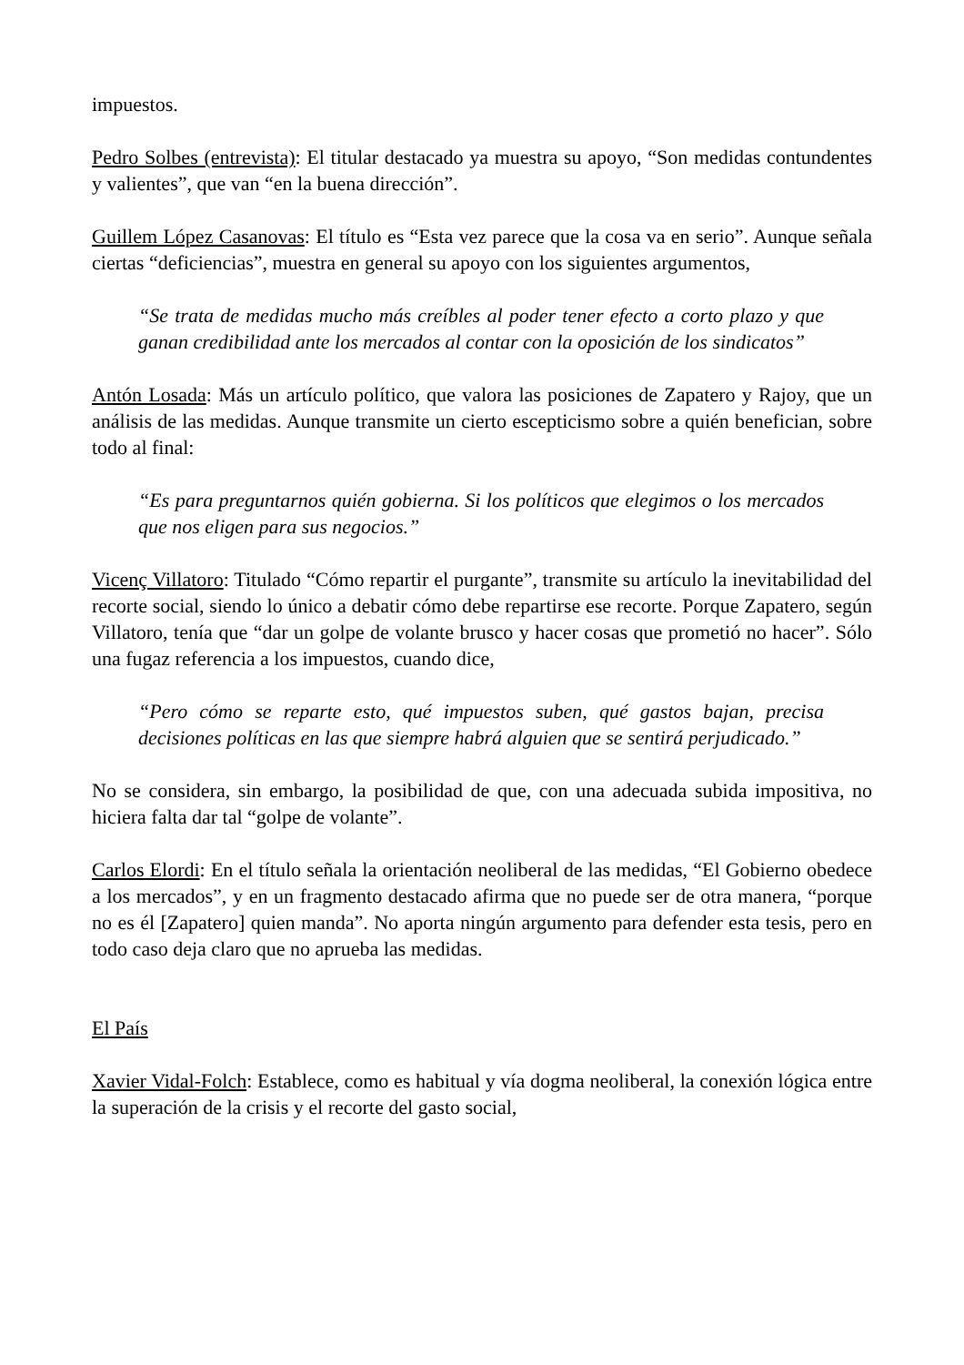impuestos.
Pedro Solbes (entrevista): El titular destacado ya muestra su apoyo, “Son medidas contundentes y valientes”, que van “en la buena dirección”.
Guillem López Casanovas: El título es “Esta vez parece que la cosa va en serio”. Aunque señala ciertas “deficiencias”, muestra en general su apoyo con los siguientes argumentos,
“Se trata de medidas mucho más creíbles al poder tener efecto a corto plazo y que ganan credibilidad ante los mercados al contar con la oposición de los sindicatos”
Antón Losada: Más un artículo político, que valora las posiciones de Zapatero y Rajoy, que un análisis de las medidas. Aunque transmite un cierto escepticismo sobre a quién benefician, sobre todo al final:
“Es para preguntarnos quién gobierna. Si los políticos que elegimos o los mercados que nos eligen para sus negocios.”
Vicenç Villatoro: Titulado “Cómo repartir el purgante”, transmite su artículo la inevitabilidad del recorte social, siendo lo único a debatir cómo debe repartirse ese recorte. Porque Zapatero, según Villatoro, tenía que “dar un golpe de volante brusco y hacer cosas que prometió no hacer”. Sólo una fugaz referencia a los impuestos, cuando dice,
“Pero cómo se reparte esto, qué impuestos suben, qué gastos bajan, precisa decisiones políticas en las que siempre habrá alguien que se sentirá perjudicado.”
No se considera, sin embargo, la posibilidad de que, con una adecuada subida impositiva, no hiciera falta dar tal “golpe de volante”.
Carlos Elordi: En el título señala la orientación neoliberal de las medidas, “El Gobierno obedece a los mercados”, y en un fragmento destacado afirma que no puede ser de otra manera, “porque no es él [Zapatero] quien manda”. No aporta ningún argumento para defender esta tesis, pero en todo caso deja claro que no aprueba las medidas.
El País
Xavier Vidal-Folch: Establece, como es habitual y vía dogma neoliberal, la conexión lógica entre la superación de la crisis y el recorte del gasto social,